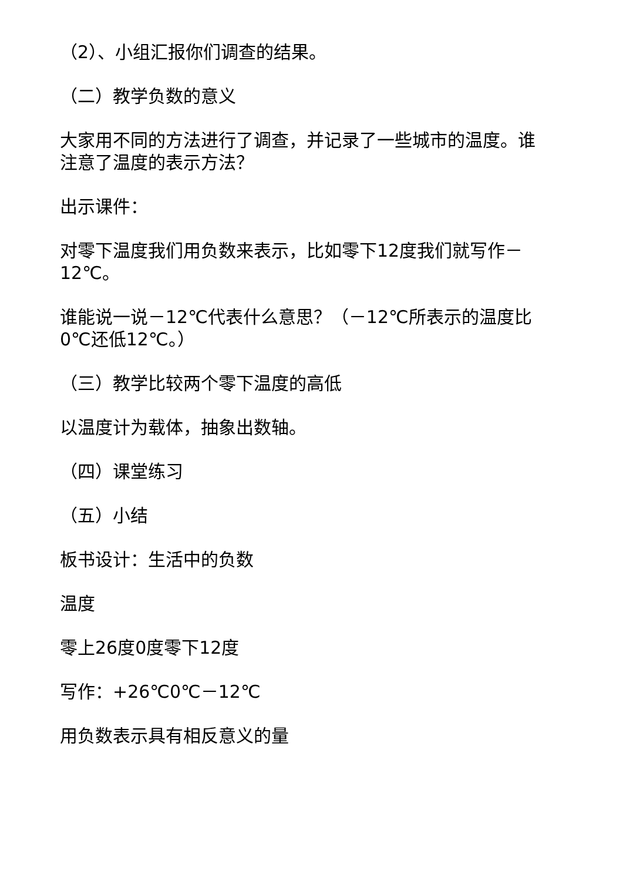（2）、小组汇报你们调查的结果。
（二）教学负数的意义
大家用不同的方法进行了调查，并记录了一些城市的温度。谁注意了温度的表示方法？
出示课件：
对零下温度我们用负数来表示，比如零下12度我们就写作－12℃。
谁能说一说－12℃代表什么意思？（－12℃所表示的温度比0℃还低12℃。）
（三）教学比较两个零下温度的高低
以温度计为载体，抽象出数轴。
（四）课堂练习
（五）小结
板书设计：生活中的负数
温度
零上26度0度零下12度
写作：+26℃0℃－12℃
用负数表示具有相反意义的量